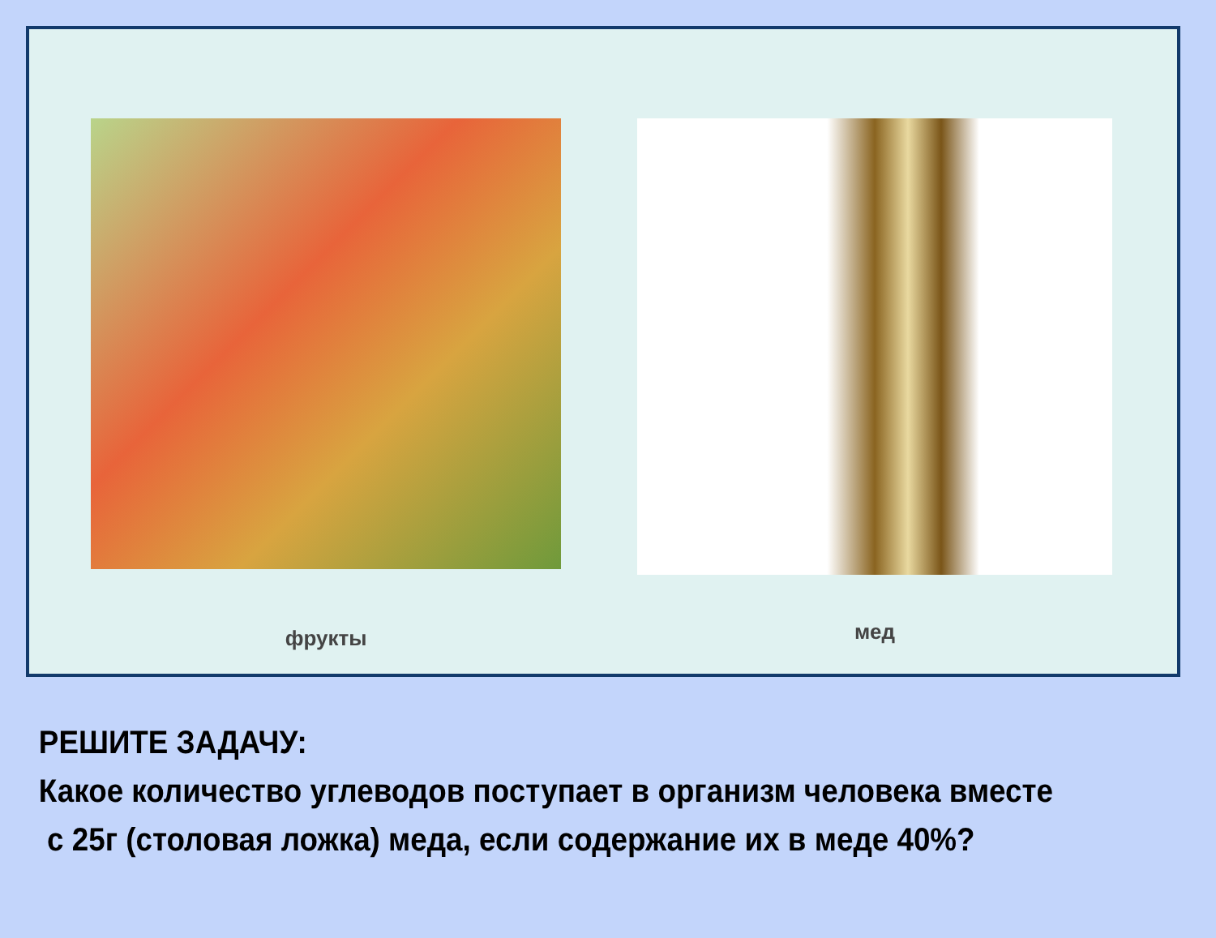фрукты
мед
РЕШИТЕ ЗАДАЧУ:
Какое количество углеводов поступает в организм человека вместе
с 25г (столовая ложка) меда, если содержание их в меде 40%?